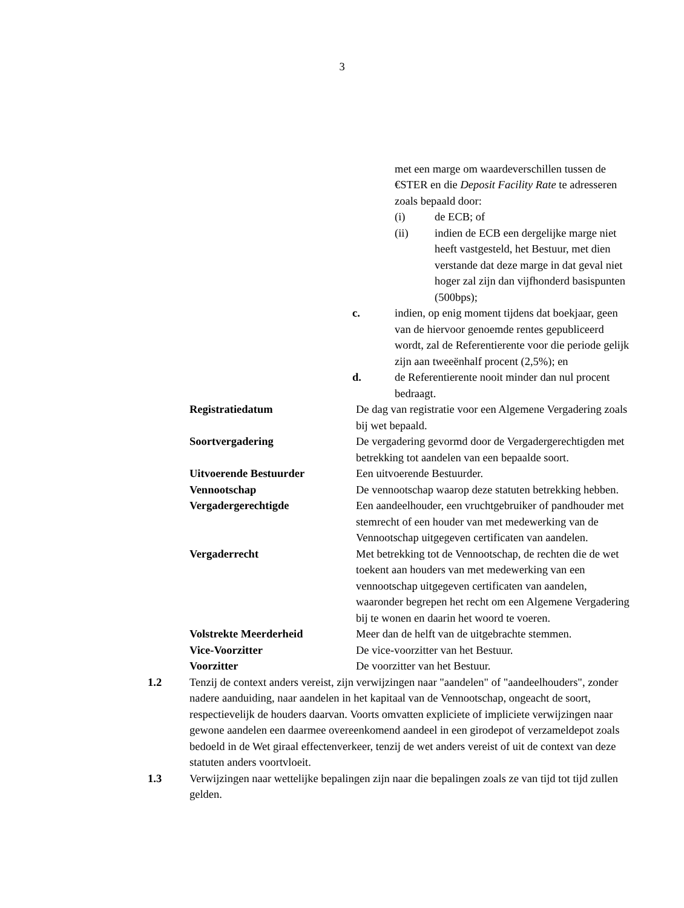3
met een marge om waardeverschillen tussen de €STER en die Deposit Facility Rate te adresseren zoals bepaald door:
(i) de ECB; of
(ii) indien de ECB een dergelijke marge niet heeft vastgesteld, het Bestuur, met dien verstande dat deze marge in dat geval niet hoger zal zijn dan vijfhonderd basispunten (500bps);
c. indien, op enig moment tijdens dat boekjaar, geen van de hiervoor genoemde rentes gepubliceerd wordt, zal de Referentierente voor die periode gelijk zijn aan tweeënhalf procent (2,5%); en
d. de Referentierente nooit minder dan nul procent bedraagt.
Registratiedatum De dag van registratie voor een Algemene Vergadering zoals bij wet bepaald.
Soortvergadering De vergadering gevormd door de Vergadergerechtigden met betrekking tot aandelen van een bepaalde soort.
Uitvoerende Bestuurder Een uitvoerende Bestuurder.
Vennootschap De vennootschap waarop deze statuten betrekking hebben.
Vergadergerechtigde Een aandeelhouder, een vruchtgebruiker of pandhouder met stemrecht of een houder van met medewerking van de Vennootschap uitgegeven certificaten van aandelen.
Vergaderrecht Met betrekking tot de Vennootschap, de rechten die de wet toekent aan houders van met medewerking van een vennootschap uitgegeven certificaten van aandelen, waaronder begrepen het recht om een Algemene Vergadering bij te wonen en daarin het woord te voeren.
Volstrekte Meerderheid Meer dan de helft van de uitgebrachte stemmen.
Vice-Voorzitter De vice-voorzitter van het Bestuur.
Voorzitter De voorzitter van het Bestuur.
1.2 Tenzij de context anders vereist, zijn verwijzingen naar "aandelen" of "aandeelhouders", zonder nadere aanduiding, naar aandelen in het kapitaal van de Vennootschap, ongeacht de soort, respectievelijk de houders daarvan. Voorts omvatten expliciete of impliciete verwijzingen naar gewone aandelen een daarmee overeenkomend aandeel in een girodepot of verzameldepot zoals bedoeld in de Wet giraal effectenverkeer, tenzij de wet anders vereist of uit de context van deze statuten anders voortvloeit.
1.3 Verwijzingen naar wettelijke bepalingen zijn naar die bepalingen zoals ze van tijd tot tijd zullen gelden.